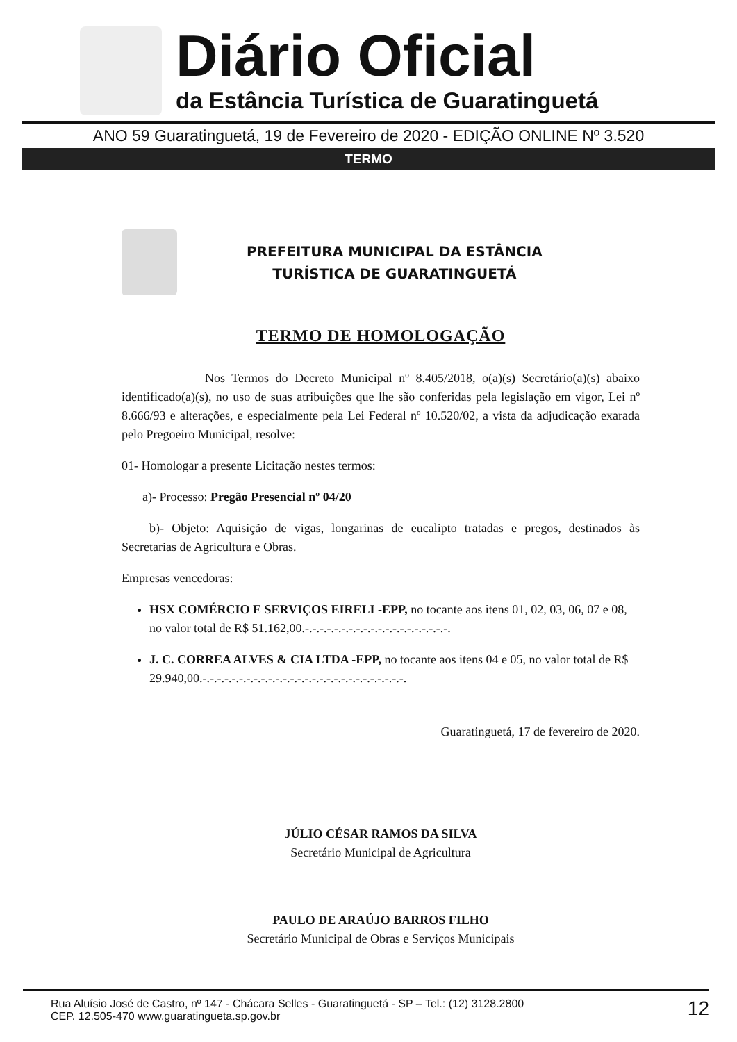Diário Oficial
da Estância Turística de Guaratinguetá
ANO 59 Guaratinguetá, 19 de Fevereiro de 2020 - EDIÇÃO ONLINE Nº 3.520
TERMO
PREFEITURA MUNICIPAL DA ESTÂNCIA
TURÍSTICA DE GUARATINGUETÁ
TERMO DE HOMOLOGAÇÃO
Nos Termos do Decreto Municipal nº 8.405/2018, o(a)(s) Secretário(a)(s) abaixo identificado(a)(s), no uso de suas atribuições que lhe são conferidas pela legislação em vigor, Lei nº 8.666/93 e alterações, e especialmente pela Lei Federal nº 10.520/02, a vista da adjudicação exarada pelo Pregoeiro Municipal, resolve:
01- Homologar a presente Licitação nestes termos:
a)- Processo: Pregão Presencial nº 04/20
b)- Objeto: Aquisição de vigas, longarinas de eucalipto tratadas e pregos, destinados às Secretarias de Agricultura e Obras.
Empresas vencedoras:
HSX COMÉRCIO E SERVIÇOS EIRELI -EPP, no tocante aos itens 01, 02, 03, 06, 07 e 08, no valor total de R$ 51.162,00.-.-.-.-.-.-.-.-.-.-.-.-.-.-.-.-.-.-.-.-.
J. C. CORREA ALVES & CIA LTDA -EPP, no tocante aos itens 04 e 05, no valor total de R$ 29.940,00.-.-.-.-.-.-.-.-.-.-.-.-.-.-.-.-.-.-.-.-.-.-.-.-.-.-.-.-.
Guaratinguetá, 17 de fevereiro de 2020.
JÚLIO CÉSAR RAMOS DA SILVA
Secretário Municipal de Agricultura
PAULO DE ARAÚJO BARROS FILHO
Secretário Municipal de Obras e Serviços Municipais
Rua Aluísio José de Castro, nº 147 - Chácara Selles - Guaratinguetá - SP – Tel.: (12) 3128.2800
CEP. 12.505-470 www.guaratingueta.sp.gov.br
12